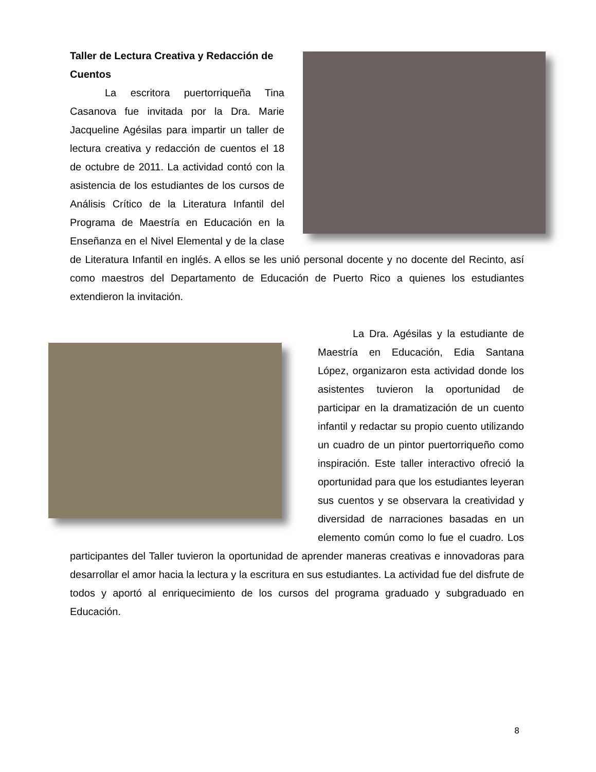Taller de Lectura Creativa y Redacción de Cuentos
La escritora puertorriqueña Tina Casanova fue invitada por la Dra. Marie Jacqueline Agésilas para impartir un taller de lectura creativa y redacción de cuentos el 18 de octubre de 2011. La actividad contó con la asistencia de los estudiantes de los cursos de Análisis Crítico de la Literatura Infantil del Programa de Maestría en Educación en la Enseñanza en el Nivel Elemental y de la clase de Literatura Infantil en inglés. A ellos se les unió personal docente y no docente del Recinto, así como maestros del Departamento de Educación de Puerto Rico a quienes los estudiantes extendieron la invitación.
La Dra. Agésilas y la estudiante de Maestría en Educación, Edia Santana López, organizaron esta actividad donde los asistentes tuvieron la oportunidad de participar en la dramatización de un cuento infantil y redactar su propio cuento utilizando un cuadro de un pintor puertorriqueño como inspiración. Este taller interactivo ofreció la oportunidad para que los estudiantes leyeran sus cuentos y se observara la creatividad y diversidad de narraciones basadas en un elemento común como lo fue el cuadro. Los participantes del Taller tuvieron la oportunidad de aprender maneras creativas e innovadoras para desarrollar el amor hacia la lectura y la escritura en sus estudiantes. La actividad fue del disfrute de todos y aportó al enriquecimiento de los cursos del programa graduado y subgraduado en Educación.
8